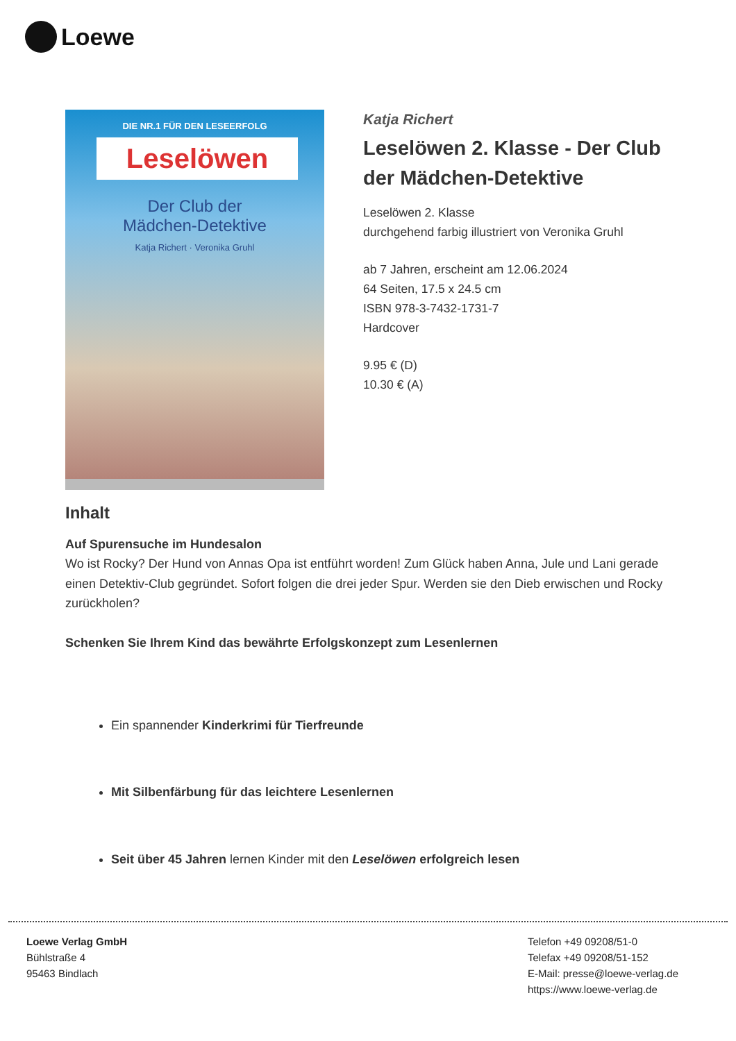Loewe
DIE NR.1 FÜR DEN LESEERFOLG
Leselöwen
Der Club der
Mädchen-Detektive
Katja Richert · Veronika Gruhl
Katja Richert
Leselöwen 2. Klasse - Der Club der Mädchen-Detektive
Leselöwen 2. Klasse
durchgehend farbig illustriert von Veronika Gruhl
ab 7 Jahren, erscheint am 12.06.2024
64 Seiten, 17.5 x 24.5 cm
ISBN 978-3-7432-1731-7
Hardcover
9.95 € (D)
10.30 € (A)
Inhalt
Auf Spurensuche im Hundesalon
Wo ist Rocky? Der Hund von Annas Opa ist entführt worden! Zum Glück haben Anna, Jule und Lani gerade einen Detektiv-Club gegründet. Sofort folgen die drei jeder Spur. Werden sie den Dieb erwischen und Rocky zurückholen?
Schenken Sie Ihrem Kind das bewährte Erfolgskonzept zum Lesenlernen
Ein spannender Kinderkrimi für Tierfreunde
Mit Silbenfärbung für das leichtere Lesenlernen
Seit über 45 Jahren lernen Kinder mit den Leselöwen erfolgreich lesen
Loewe Verlag GmbH
Bühlstraße 4
95463 Bindlach
Telefon +49 09208/51-0
Telefax +49 09208/51-152
E-Mail: presse@loewe-verlag.de
https://www.loewe-verlag.de